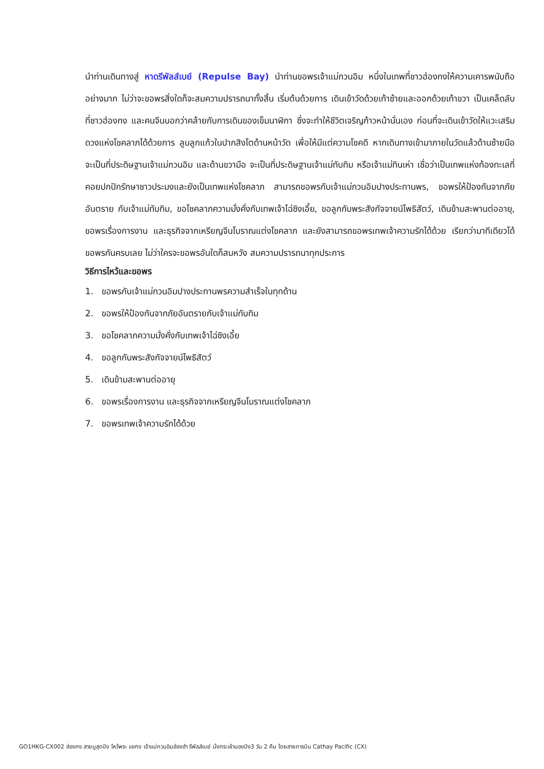นำท่านเดินทางสู่ หาดรีพัลส์เบย์ (Repulse Bay) นำท่านขอพรเจ้าแม่กวนอิม หนึ่งในเทพที่ชาวฮ่องกงให้ความเคารพนับถืออย่างมาก ไม่ว่าจะขอพรสิ่งใดก็จะสมความปรารถนาทั้งสิ้น เริ่มต้นด้วยการ เดินเข้าวัดด้วยเท้าซ้ายและออกด้วยเท้าขวา เป็นเคล็ดลับที่ชาวฮ่องกง และคนจีนบอกว่าคล้ายกับการเดินของเข็มนาฬิกา ซึ่งจะทำให้ชีวิตเจริญก้าวหน้านั่นเอง ก่อนที่จะเดินเข้าวัดให้แวะเสริมดวงแห่งโชคลาภได้ด้วยการ ลูบลูกแก้วในปากสิงโตด้านหน้าวัด เพื่อให้มีแต่ความโชคดี หากเดินทางเข้ามาภายในวัดแล้วด้านซ้ายมือ จะเป็นที่ประดิษฐานเจ้าแม่กวนอิม และด้านขวามือ จะเป็นที่ประดิษฐานเจ้าแม่ทับทิม หรือเจ้าแม่ทินเห่า เชื่อว่าเป็นเทพแห่งท้องทะเลที่คอยปกปักรักษาชาวประมงและยังเป็นเทพแห่งโชคลาภ สามารถขอพรกับเจ้าแม่กวนอิมปางประทานพร, ขอพรให้ป้องกันจากภัยอันตราย กับเจ้าแม่ทับทิม, ขอโชคลาภความมั่งคั่งกับเทพเจ้าไฉ่ซิงเอี้ย, ขอลูกกับพระสังกัจจายน์โพธิสัตว์, เดินข้ามสะพานต่ออายุ, ขอพรเรื่องการงาน และธุรกิจจากเหรียญจีนโบราณแต่งโชคลาภ และยังสามารถขอพรเทพเจ้าความรักได้ด้วย เรียกว่ามาทีเดียวได้ขอพรกันครบเลย ไม่ว่าใครจะขอพรอันใดก็สมหวัง สมความปรารถนาทุกประการ
วิธีการไหว้และขอพร
1. ขอพรกับเจ้าแม่กวนอิมปางประทานพรความสำเร็จในทุกด้าน
2. ขอพรให้ป้องกันจากภัยอันตรายกับเจ้าแม่ทับทิม
3. ขอโชคลาภความมั่งคั่งกับเทพเจ้าไฉ่ซิงเอี้ย
4. ขอลูกกับพระสังกัจจายน์โพธิสัตว์
5. เดินข้ามสะพานต่ออายุ
6. ขอพรเรื่องการงาน และธุรกิจจากเหรียญจีนโบราณแต่งโชคลาภ
7. ขอพรเทพเจ้าความรักได้ด้วย
GO1HKG-CX002 ฮ่องกง สายมูสุดปัง ไหว้พระ แชกง เจ้าแม่กวนอิมฮ่องฮำ รีพัลส์เบย์ นั่งกระเช้านองปิง3 วัน 2 คืน โดยสายการบิน Cathay Pacific (CX)